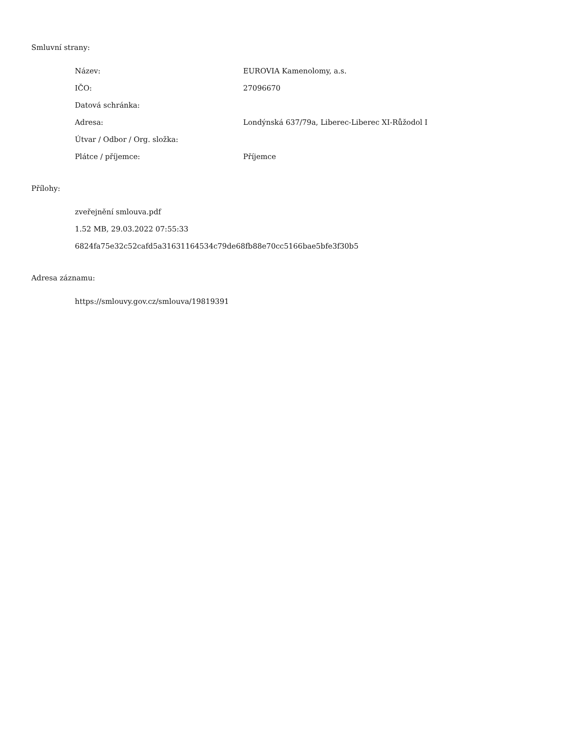Smluvní strany:
| Název: | EUROVIA Kamenolomy, a.s. |
| IČO: | 27096670 |
| Datová schránka: | |
| Adresa: | Londýnská 637/79a, Liberec-Liberec XI-Růžodol I |
| Útvar / Odbor / Org. složka: | |
| Plátce / příjemce: | Příjemce |
Přílohy:
zveřejnění smlouva.pdf
1.52 MB, 29.03.2022 07:55:33
6824fa75e32c52cafd5a31631164534c79de68fb88e70cc5166bae5bfe3f30b5
Adresa záznamu:
https://smlouvy.gov.cz/smlouva/19819391